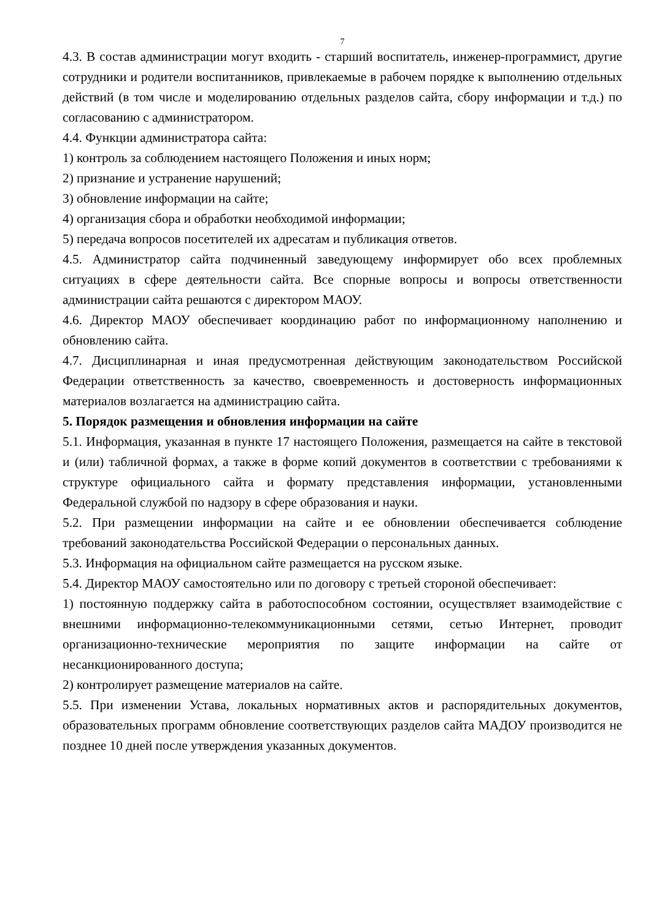7
4.3. В состав администрации могут входить - старший воспитатель, инженер-программист, другие сотрудники и родители воспитанников, привлекаемые в рабочем порядке к выполнению отдельных действий (в том числе и моделированию отдельных разделов сайта, сбору информации и т.д.) по согласованию с администратором.
4.4. Функции администратора сайта:
1) контроль за соблюдением настоящего Положения и иных норм;
2) признание и устранение нарушений;
3) обновление информации на сайте;
4) организация сбора и обработки необходимой информации;
5) передача вопросов посетителей их адресатам и публикация ответов.
4.5. Администратор сайта подчиненный заведующему информирует обо всех проблемных ситуациях в сфере деятельности сайта. Все спорные вопросы и вопросы ответственности администрации сайта решаются с директором МАОУ.
4.6. Директор МАОУ обеспечивает координацию работ по информационному наполнению и обновлению сайта.
4.7. Дисциплинарная и иная предусмотренная действующим законодательством Российской Федерации ответственность за качество, своевременность и достоверность информационных материалов возлагается на администрацию сайта.
5. Порядок размещения и обновления информации на сайте
5.1. Информация, указанная в пункте 17 настоящего Положения, размещается на сайте в текстовой и (или) табличной формах, а также в форме копий документов в соответствии с требованиями к структуре официального сайта и формату представления информации, установленными Федеральной службой по надзору в сфере образования и науки.
5.2. При размещении информации на сайте и ее обновлении обеспечивается соблюдение требований законодательства Российской Федерации о персональных данных.
5.3. Информация на официальном сайте размещается на русском языке.
5.4. Директор МАОУ самостоятельно или по договору с третьей стороной обеспечивает:
1) постоянную поддержку сайта в работоспособном состоянии, осуществляет взаимодействие с внешними информационно-телекоммуникационными сетями, сетью Интернет, проводит организационно-технические мероприятия по защите информации на сайте от несанкционированного доступа;
2) контролирует размещение материалов на сайте.
5.5. При изменении Устава, локальных нормативных актов и распорядительных документов, образовательных программ обновление соответствующих разделов сайта МАДОУ производится не позднее 10 дней после утверждения указанных документов.